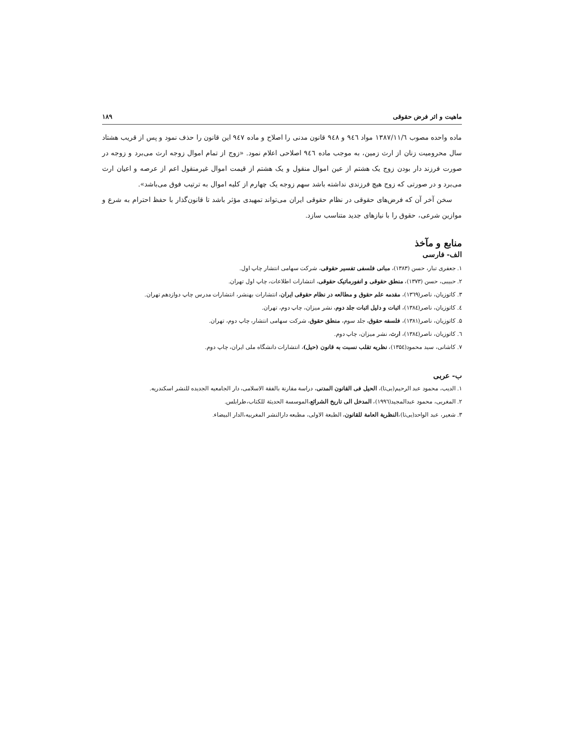ماهیت و اثر فرض حقوقی ۱۸۹
ماده واحده مصوب ۱۳۸۷/۱۱/٦ مواد ۹٤٦ و ۹٤۸ قانون مدنی را اصلاح و ماده ۹٤۷ این قانون را حذف نمود و پس از قریب هشتاد سال محرومیت زنان از ارث زمین، به موجب ماده ۹٤٦ اصلاحی اعلام نمود. «زوج از تمام اموال زوجه ارث می‌برد و زوجه در صورت فرزند دار بودن زوج یک هشتم از عین اموال منقول و یک هشتم از قیمت اموال غیرمنقول اعم از عرصه و اعیان ارث می‌برد و در صورتی که زوج هیچ فرزندی نداشته باشد سهم زوجه یک چهارم از کلیه اموال به ترتیب فوق می‌باشد».
سخن آخر آن که فرض‌های حقوقی در نظام حقوقی ایران می‌تواند تمهیدی مؤثر باشد تا قانون‌گذار با حفظ احترام به شرع و موازین شرعی، حقوق را با نیازهای جدید متناسب سازد.
منابع و مآخذ
الف- فارسی
۱. جعفری تبار، حسن (۱۳۸۳)، مبانی فلسفی تفسیر حقوقی، شرکت سهامی انتشار چاپ اول.
۲. حبیبی، حسن (۱۳۷۳)، منطق حقوقی و انفورماتیک حقوقی، انتشارات اطلاعات، چاپ اول تهران.
۳. کاتوزیان، ناصر(۱۳٦۹)، مقدمه علم حقوق و مطالعه در نظام حقوقی ایران، انتشارات بهنشر، انتشارات مدرس چاپ دوازدهم تهران.
٤. کاتوزیان، ناصر(۱۳۸٤)، اثبات و دلیل اثبات جلد دوم، نشر میزان، چاپ دوم، تهران.
۵. کاتوزیان، ناصر(۱۳۸۱)، فلسفه حقوق، جلد سوم، منطق حقوق، شرکت سهامی انتشار، چاپ دوم، تهران.
٦. کاتوزیان، ناصر(۱۳۸٤)، ارث، نشر میزان، چاپ دوم.
۷. کاشانی، سید محمود(۱۳۵٤)، نظریه تقلب نسبت به قانون (حیل)، انتشارات دانشگاه ملی ایران، چاپ دوم.
ب- عربی
۱. الدیب، محمود عبد الرحیم(بی‌تا)، الحیل فی القانون المدنی، دراسة مقارنة بالفقة الاسلامی، دار الجامعیه الجدیده للنشر اسکندریه.
۲. المغربی، محمود عبدالمجید(۱۹۹٦)، المدخل الی تاریخ الشرائع،الموسسة الحدیثة للکتاب،طرابلس.
۳. شعیر، عبد الواحد(بی‌تا)،النظریة العامة للقانون، الطبعة الاولی، مطبعه دارالنشر المغربیه،الدار البیضاء.